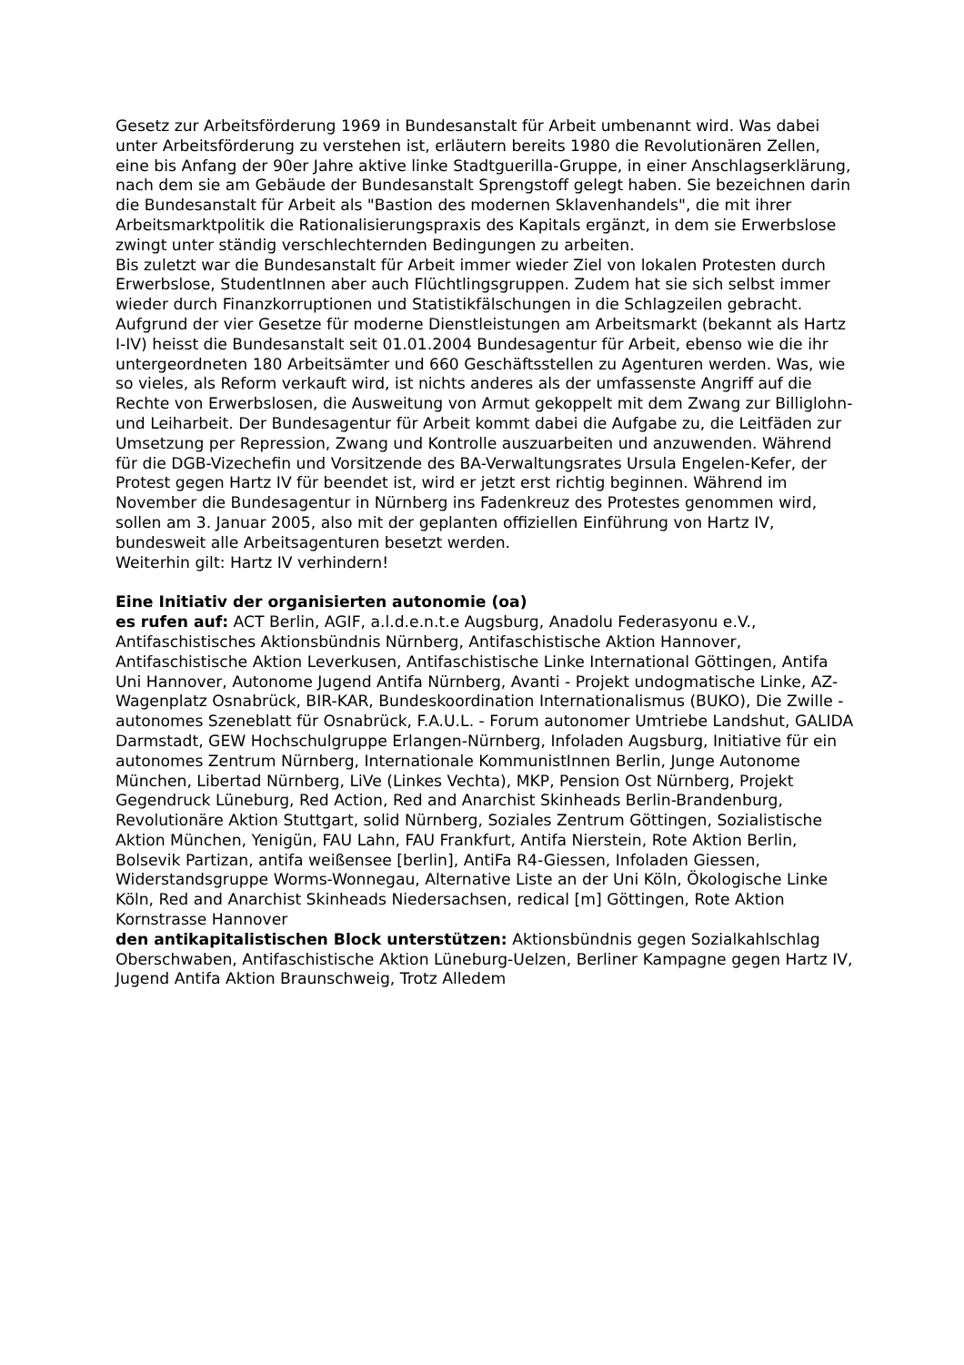Gesetz zur Arbeitsförderung 1969 in Bundesanstalt für Arbeit umbenannt wird. Was dabei unter Arbeitsförderung zu verstehen ist, erläutern bereits 1980 die Revolutionären Zellen, eine bis Anfang der 90er Jahre aktive linke Stadtguerilla-Gruppe, in einer Anschlagserklärung, nach dem sie am Gebäude der Bundesanstalt Sprengstoff gelegt haben. Sie bezeichnen darin die Bundesanstalt für Arbeit als "Bastion des modernen Sklavenhandels", die mit ihrer Arbeitsmarktpolitik die Rationalisierungspraxis des Kapitals ergänzt, in dem sie Erwerbslose zwingt unter ständig verschlechternden Bedingungen zu arbeiten.
Bis zuletzt war die Bundesanstalt für Arbeit immer wieder Ziel von lokalen Protesten durch Erwerbslose, StudentInnen aber auch Flüchtlingsgruppen. Zudem hat sie sich selbst immer wieder durch Finanzkorruptionen und Statistikfälschungen in die Schlagzeilen gebracht.
Aufgrund der vier Gesetze für moderne Dienstleistungen am Arbeitsmarkt (bekannt als Hartz I-IV) heisst die Bundesanstalt seit 01.01.2004 Bundesagentur für Arbeit, ebenso wie die ihr untergeordneten 180 Arbeitsämter und 660 Geschäftsstellen zu Agenturen werden. Was, wie so vieles, als Reform verkauft wird, ist nichts anderes als der umfassenste Angriff auf die Rechte von Erwerbslosen, die Ausweitung von Armut gekoppelt mit dem Zwang zur Billiglohn- und Leiharbeit. Der Bundesagentur für Arbeit kommt dabei die Aufgabe zu, die Leitfäden zur Umsetzung per Repression, Zwang und Kontrolle auszuarbeiten und anzuwenden. Während für die DGB-Vizechefin und Vorsitzende des BA-Verwaltungsrates Ursula Engelen-Kefer, der Protest gegen Hartz IV für beendet ist, wird er jetzt erst richtig beginnen. Während im November die Bundesagentur in Nürnberg ins Fadenkreuz des Protestes genommen wird, sollen am 3. Januar 2005, also mit der geplanten offiziellen Einführung von Hartz IV, bundesweit alle Arbeitsagenturen besetzt werden.
Weiterhin gilt: Hartz IV verhindern!
Eine Initiativ der organisierten autonomie (oa)
es rufen auf: ACT Berlin, AGIF, a.l.d.e.n.t.e Augsburg, Anadolu Federasyonu e.V., Antifaschistisches Aktionsbündnis Nürnberg, Antifaschistische Aktion Hannover, Antifaschistische Aktion Leverkusen, Antifaschistische Linke International Göttingen, Antifa Uni Hannover, Autonome Jugend Antifa Nürnberg, Avanti - Projekt undogmatische Linke, AZ-Wagenplatz Osnabrück, BIR-KAR, Bundeskoordination Internationalismus (BUKO), Die Zwille - autonomes Szeneblatt für Osnabrück, F.A.U.L. - Forum autonomer Umtriebe Landshut, GALIDA Darmstadt, GEW Hochschulgruppe Erlangen-Nürnberg, Infoladen Augsburg, Initiative für ein autonomes Zentrum Nürnberg, Internationale KommunistInnen Berlin, Junge Autonome München, Libertad Nürnberg, LiVe (Linkes Vechta), MKP, Pension Ost Nürnberg, Projekt Gegendruck Lüneburg, Red Action, Red and Anarchist Skinheads Berlin-Brandenburg, Revolutionäre Aktion Stuttgart, solid Nürnberg, Soziales Zentrum Göttingen, Sozialistische Aktion München, Yenigün, FAU Lahn, FAU Frankfurt, Antifa Nierstein, Rote Aktion Berlin, Bolsevik Partizan, antifa weißensee [berlin], AntiFa R4-Giessen, Infoladen Giessen, Widerstandsgruppe Worms-Wonnegau, Alternative Liste an der Uni Köln, Ökologische Linke Köln, Red and Anarchist Skinheads Niedersachsen, redical [m] Göttingen, Rote Aktion Kornstrasse Hannover
den antikapitalistischen Block unterstützen: Aktionsbündnis gegen Sozialkahlschlag Oberschwaben, Antifaschistische Aktion Lüneburg-Uelzen, Berliner Kampagne gegen Hartz IV, Jugend Antifa Aktion Braunschweig, Trotz Alledem